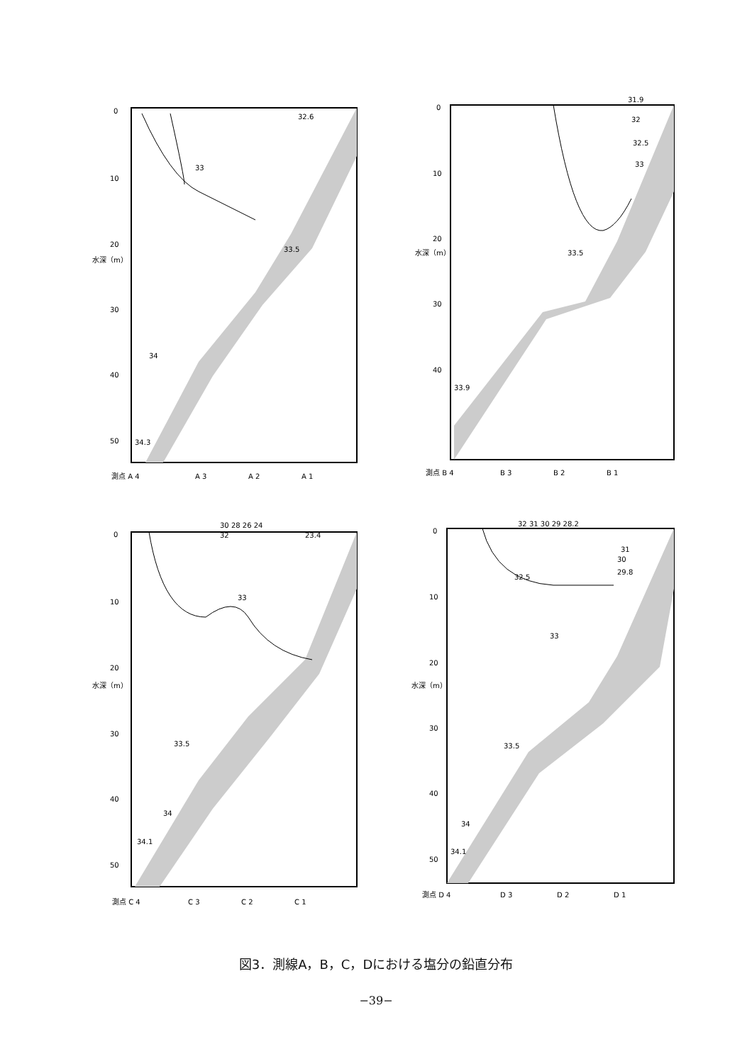0
10
20
30
40
50
水深（m）
33
32.6
33.5
34
34.3
測点 A 4
A 3
A 2
A 1
0
10
20
30
40
水深（m）
31.9
32
32.5
33
33.5
33.9
測点 B 4
B 3
B 2
B 1
0
10
20
30
40
50
水深（m）
30 28 26 24
32
23.4
33
33.5
34
34.1
測点 C 4
C 3
C 2
C 1
0
10
20
30
40
50
水深（m）
32 31 30 29 28.2
31
30
29.8
32.5
33
33.5
34
34.1
測点 D 4
D 3
D 2
D 1
図3．測線A，B，C，Dにおける塩分の鉛直分布
−39−